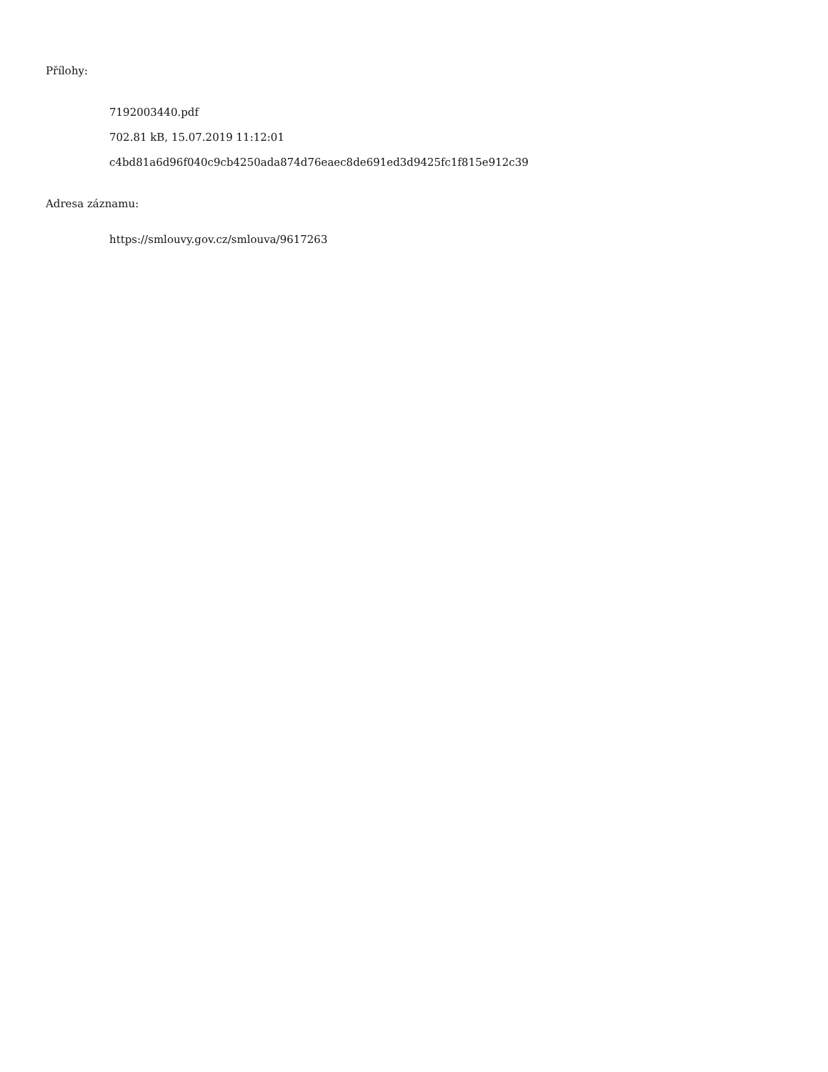Přílohy:
7192003440.pdf
702.81 kB, 15.07.2019 11:12:01
c4bd81a6d96f040c9cb4250ada874d76eaec8de691ed3d9425fc1f815e912c39
Adresa záznamu:
https://smlouvy.gov.cz/smlouva/9617263